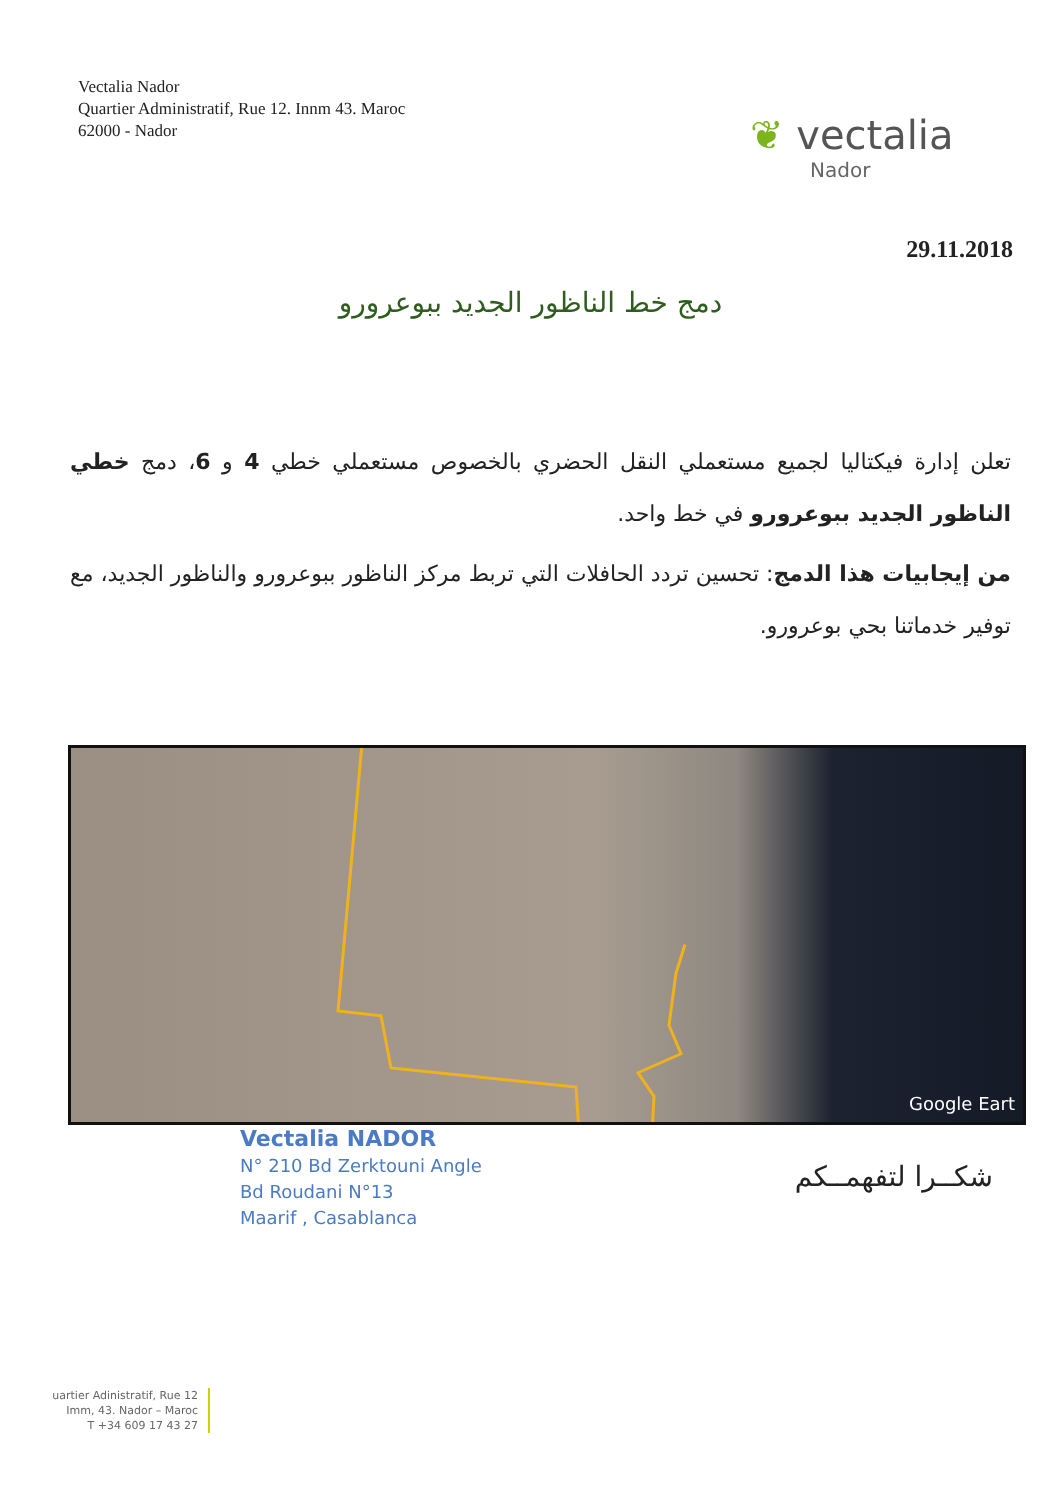Vectalia Nador
Quartier Administratif, Rue 12. Innm 43. Maroc
62000 - Nador
❦ vectalia
Nador
29.11.2018
دمج خط الناظور الجديد ببوعرورو
تعلن إدارة فيكتاليا لجميع مستعملي النقل الحضري بالخصوص مستعملي خطي 4 و 6، دمج خطي الناظور الجديد ببوعرورو في خط واحد.
من إيجابيات هذا الدمج: تحسين تردد الحافلات التي تربط مركز الناظور ببوعرورو والناظور الجديد، مع توفير خدماتنا بحي بوعرورو.
Google Eart
Vectalia NADOR
N° 210 Bd Zerktouni Angle
Bd Roudani N°13
Maarif , Casablanca
شكــرا لتفهمــكم
uartier Adinistratif, Rue 12
Imm, 43. Nador – Maroc
T +34 609 17 43 27